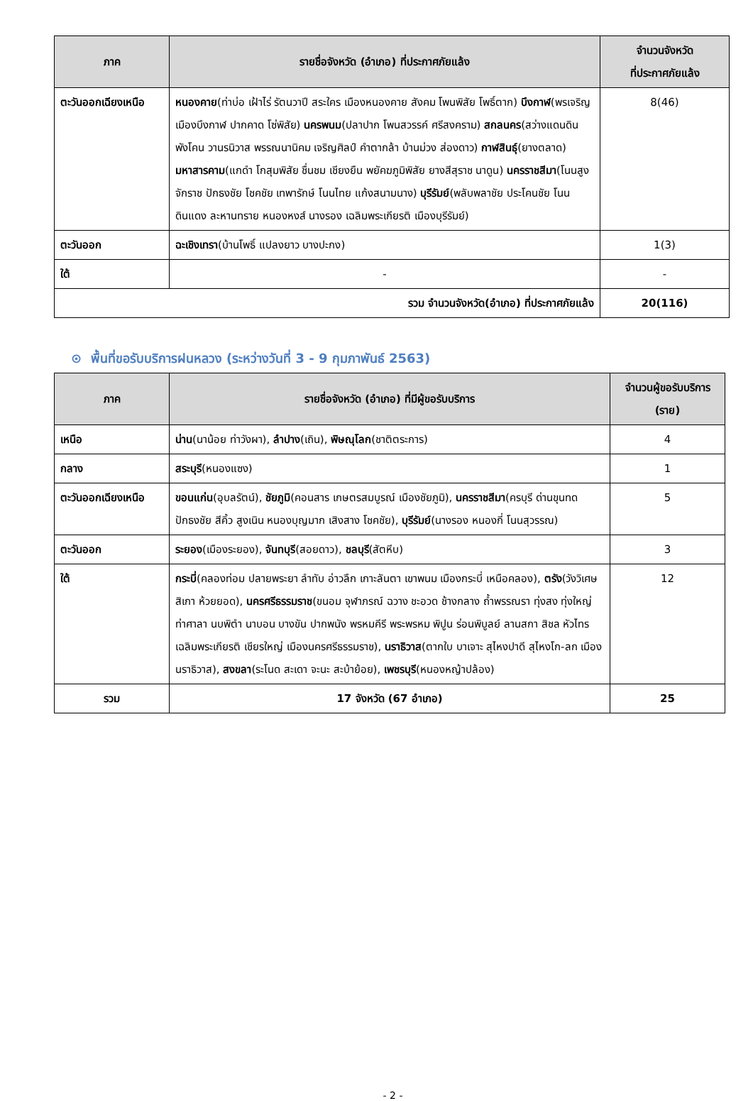| ภาค | รายชื่อจังหวัด (อำเภอ) ที่ประกาศภัยแล้ง | จำนวนจังหวัด ที่ประกาศภัยแล้ง |
| --- | --- | --- |
| ตะวันออกเฉียงเหนือ | หนองคาย (ท่าบ่อ เฝ้าไร่ รัตนวาปี สระใคร เมืองหนองคาย สังคม โพนพิสัย โพธิ์ตาก) บึงกาฬ (พรเจริญ เมืองบึงกาฬ ปากคาด โซ่พิสัย) นครพนม (ปลาปาก โพนสวรรค์ ศรีสงคราม) สกลนคร (สว่างแดนดิน พังโคน วานรนิวาส พรรณนานิคม เจริญศิลป์ คำตากล้า บ้านม่วง ส่องดาว) กาฬสินธุ์ (ยางตลาด) มหาสารคาม (แกดำ โกสุมพิสัย ชื่นชม เชียงยืน พยัคฆภูมิพิสัย ยางสีสุราช นาดูน) นครราชสีมา (โนนสูง จักราช ปักธงชัย โชคชัย เทพารักษ์ โนนไทย แก้งสนามนาง) บุรีรัมย์ (พลับพลาชัย ประโคนชัย โนนดินแดง ละหานทราย หนองหงส์ นางรอง เฉลิมพระเกียรติ เมืองบุรีรัมย์) | 8(46) |
| ตะวันออก | ฉะเชิงเทรา (บ้านโพธิ์ แปลงยาว บางปะกง) | 1(3) |
| ใต้ | - | - |
| รวม จำนวนจังหวัด(อำเภอ) ที่ประกาศภัยแล้ง | | 20(116) |
⊙ พื้นที่ขอรับบริการฝนหลวง (ระหว่างวันที่ 3 - 9 กุมภาพันธ์ 2563)
| ภาค | รายชื่อจังหวัด (อำเภอ) ที่มีผู้ขอรับบริการ | จำนวนผู้ขอรับบริการ (ราย) |
| --- | --- | --- |
| เหนือ | น่าน (นาน้อย ท่าวังผา), ลำปาง (เถิน), พิษณุโลก (ชาติตระการ) | 4 |
| กลาง | สระบุรี (หนองแซง) | 1 |
| ตะวันออกเฉียงเหนือ | ขอนแก่น (อุบลรัตน์), ชัยภูมิ (คอนสาร เกษตรสมบูรณ์ เมืองชัยภูมิ), นครราชสีมา (ครบุรี ด่านขุนทด ปักธงชัย สีคิ้ว สูงเนิน หนองบุญมาก เสิงสาง โชคชัย), บุรีรัมย์ (นางรอง หนองกี่ โนนสุวรรณ) | 5 |
| ตะวันออก | ระยอง (เมืองระยอง), จันทบุรี (สอยดาว), ชลบุรี (สัตหีบ) | 3 |
| ใต้ | กระบี่ (คลองท่อม ปลายพระยา ลำทับ อ่าวลึก เกาะลันตา เขาพนม เมืองกระบี่ เหนือคลอง), ตรัง (วังวิเศษ สิเกา ห้วยยอด), นครศรีธรรมราช (ขนอม จุฬาภรณ์ ฉวาง ชะอวด ช้างกลาง ถ้ำพรรณรา ทุ่งสง ทุ่งใหญ่ ท่าศาลา นบพิตำ นาบอน บางขัน ปากพนัง พรหมคีรี พระพรหม พิปูน ร่อนพิบูลย์ ลานสกา สิชล หัวไทร เฉลิมพระเกียรติ เชียรใหญ่ เมืองนครศรีธรรมราช), นราธิวาส (ตากใบ บาเจาะ สุไหงปาดี สุไหงโก-ลก เมืองนราธิวาส), สงขลา (ระโนด สะเดา จะนะ สะบ้าย้อย), เพชรบุรี (หนองหญ้าปล้อง) | 12 |
| รวม | 17 จังหวัด (67 อำเภอ) | 25 |
- 2 -